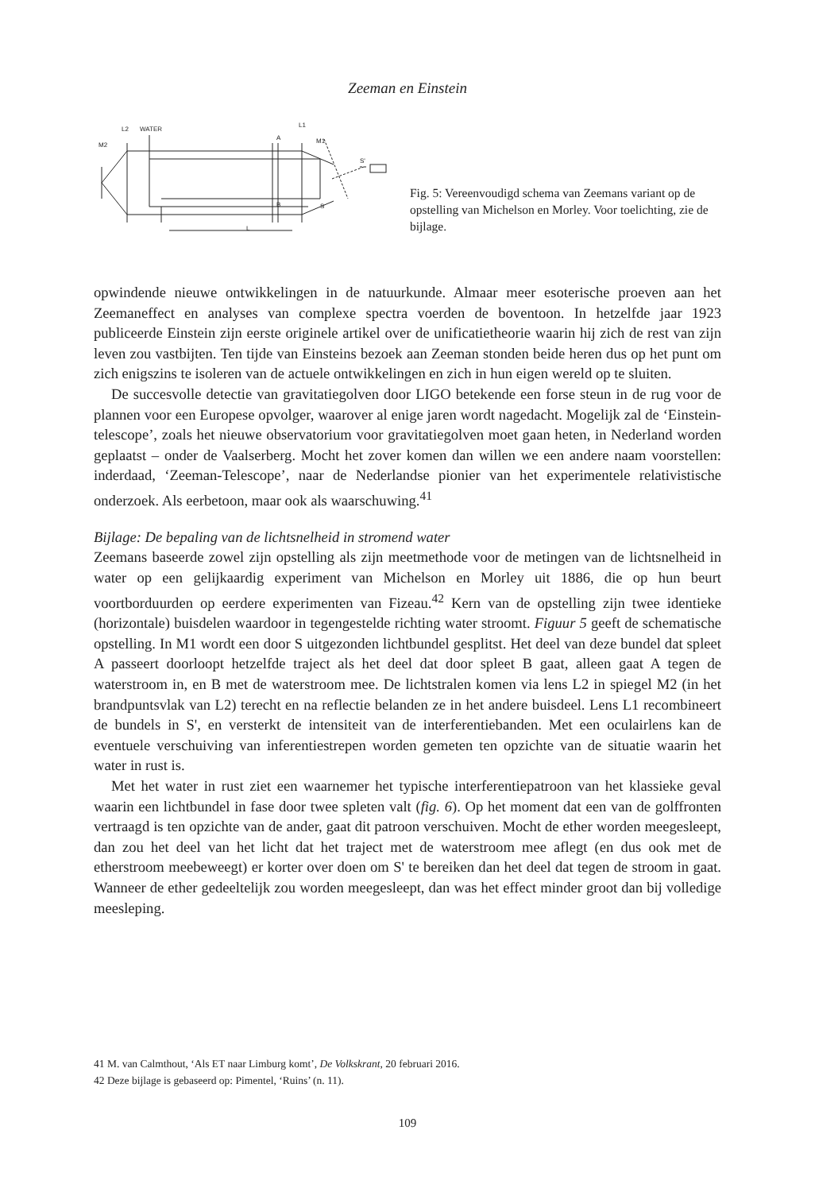Zeeman en Einstein
L2
WATER
M2
L1
M1
A
B
S
S'
L
Fig. 5: Vereenvoudigd schema van Zeemans variant op de opstelling van Michelson en Morley. Voor toelichting, zie de bijlage.
opwindende nieuwe ontwikkelingen in de natuurkunde. Almaar meer esoterische proeven aan het Zeemaneffect en analyses van complexe spectra voerden de boventoon. In hetzelfde jaar 1923 publiceerde Einstein zijn eerste originele artikel over de unificatietheorie waarin hij zich de rest van zijn leven zou vastbijten. Ten tijde van Einsteins bezoek aan Zeeman stonden beide heren dus op het punt om zich enigszins te isoleren van de actuele ontwikkelingen en zich in hun eigen wereld op te sluiten.
De succesvolle detectie van gravitatiegolven door LIGO betekende een forse steun in de rug voor de plannen voor een Europese opvolger, waarover al enige jaren wordt nagedacht. Mogelijk zal de ‘Einstein-telescope’, zoals het nieuwe observatorium voor gravitatiegolven moet gaan heten, in Nederland worden geplaatst – onder de Vaalserberg. Mocht het zover komen dan willen we een andere naam voorstellen: inderdaad, ‘Zeeman-Telescope’, naar de Nederlandse pionier van het experimentele relativistische onderzoek. Als eerbetoon, maar ook als waarschuwing.<sup>41</sup>
Bijlage: De bepaling van de lichtsnelheid in stromend water
Zeemans baseerde zowel zijn opstelling als zijn meetmethode voor de metingen van de lichtsnelheid in water op een gelijkaardig experiment van Michelson en Morley uit 1886, die op hun beurt voortborduurden op eerdere experimenten van Fizeau.<sup>42</sup> Kern van de opstelling zijn twee identieke (horizontale) buisdelen waardoor in tegengestelde richting water stroomt. Figuur 5 geeft de schematische opstelling. In M1 wordt een door S uitgezonden lichtbundel gesplitst. Het deel van deze bundel dat spleet A passeert doorloopt hetzelfde traject als het deel dat door spleet B gaat, alleen gaat A tegen de waterstroom in, en B met de waterstroom mee. De lichtstralen komen via lens L2 in spiegel M2 (in het brandpuntsvlak van L2) terecht en na reflectie belanden ze in het andere buisdeel. Lens L1 recombineert de bundels in S', en versterkt de intensiteit van de interferentiebanden. Met een oculairlens kan de eventuele verschuiving van inferentiestrepen worden gemeten ten opzichte van de situatie waarin het water in rust is.
Met het water in rust ziet een waarnemer het typische interferentiepatroon van het klassieke geval waarin een lichtbundel in fase door twee spleten valt (fig. 6). Op het moment dat een van de golffronten vertraagd is ten opzichte van de ander, gaat dit patroon verschuiven. Mocht de ether worden meegesleept, dan zou het deel van het licht dat het traject met de waterstroom mee aflegt (en dus ook met de etherstroom meebeweegt) er korter over doen om S' te bereiken dan het deel dat tegen de stroom in gaat. Wanneer de ether gedeeltelijk zou worden meegesleept, dan was het effect minder groot dan bij volledige meesleping.
41 M. van Calmthout, ‘Als ET naar Limburg komt’, De Volkskrant, 20 februari 2016.
42 Deze bijlage is gebaseerd op: Pimentel, ‘Ruins’ (n. 11).
109